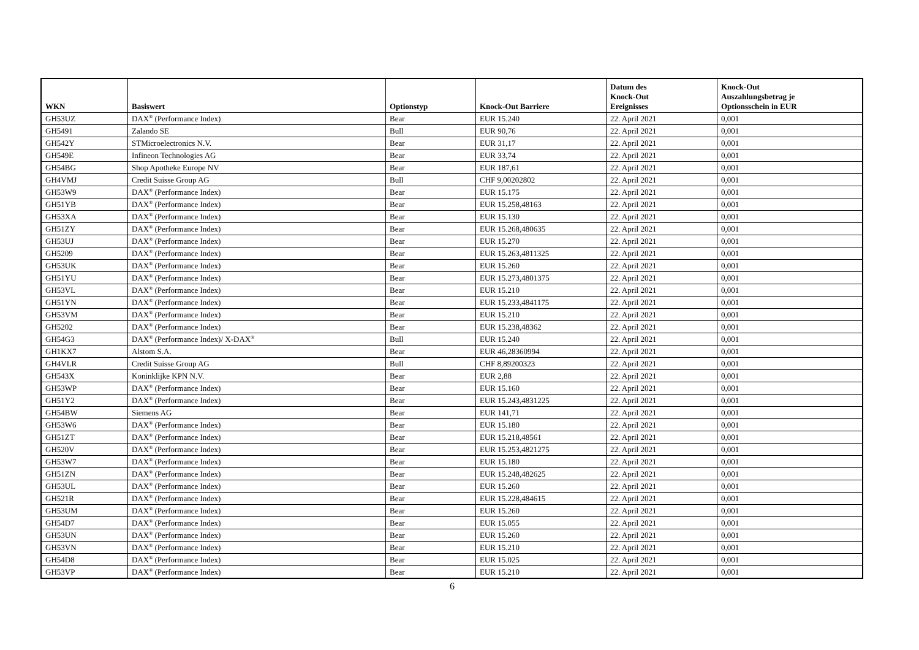| WKN | Basiswert | Optionstyp | Knock-Out Barriere | Datum des Knock-Out Ereignisses | Knock-Out Auszahlungsbetrag je Optionsschein in EUR |
| --- | --- | --- | --- | --- | --- |
| GH53UZ | DAX<sup>®</sup> (Performance Index) | Bear | EUR 15.240 | 22. April 2021 | 0,001 |
| GH5491 | Zalando SE | Bull | EUR 90,76 | 22. April 2021 | 0,001 |
| GH542Y | STMicroelectronics N.V. | Bear | EUR 31,17 | 22. April 2021 | 0,001 |
| GH549E | Infineon Technologies AG | Bear | EUR 33,74 | 22. April 2021 | 0,001 |
| GH54BG | Shop Apotheke Europe NV | Bear | EUR 187,61 | 22. April 2021 | 0,001 |
| GH4VMJ | Credit Suisse Group AG | Bull | CHF 9,00202802 | 22. April 2021 | 0,001 |
| GH53W9 | DAX<sup>®</sup> (Performance Index) | Bear | EUR 15.175 | 22. April 2021 | 0,001 |
| GH51YB | DAX<sup>®</sup> (Performance Index) | Bear | EUR 15.258,48163 | 22. April 2021 | 0,001 |
| GH53XA | DAX<sup>®</sup> (Performance Index) | Bear | EUR 15.130 | 22. April 2021 | 0,001 |
| GH51ZY | DAX<sup>®</sup> (Performance Index) | Bear | EUR 15.268,480635 | 22. April 2021 | 0,001 |
| GH53UJ | DAX<sup>®</sup> (Performance Index) | Bear | EUR 15.270 | 22. April 2021 | 0,001 |
| GH5209 | DAX<sup>®</sup> (Performance Index) | Bear | EUR 15.263,4811325 | 22. April 2021 | 0,001 |
| GH53UK | DAX<sup>®</sup> (Performance Index) | Bear | EUR 15.260 | 22. April 2021 | 0,001 |
| GH51YU | DAX<sup>®</sup> (Performance Index) | Bear | EUR 15.273,4801375 | 22. April 2021 | 0,001 |
| GH53VL | DAX<sup>®</sup> (Performance Index) | Bear | EUR 15.210 | 22. April 2021 | 0,001 |
| GH51YN | DAX<sup>®</sup> (Performance Index) | Bear | EUR 15.233,4841175 | 22. April 2021 | 0,001 |
| GH53VM | DAX<sup>®</sup> (Performance Index) | Bear | EUR 15.210 | 22. April 2021 | 0,001 |
| GH5202 | DAX<sup>®</sup> (Performance Index) | Bear | EUR 15.238,48362 | 22. April 2021 | 0,001 |
| GH54G3 | DAX<sup>®</sup> (Performance Index)/ X-DAX<sup>®</sup> | Bull | EUR 15.240 | 22. April 2021 | 0,001 |
| GH1KX7 | Alstom S.A. | Bear | EUR 46,28360994 | 22. April 2021 | 0,001 |
| GH4VLR | Credit Suisse Group AG | Bull | CHF 8,89200323 | 22. April 2021 | 0,001 |
| GH543X | Koninklijke KPN N.V. | Bear | EUR 2,88 | 22. April 2021 | 0,001 |
| GH53WP | DAX<sup>®</sup> (Performance Index) | Bear | EUR 15.160 | 22. April 2021 | 0,001 |
| GH51Y2 | DAX<sup>®</sup> (Performance Index) | Bear | EUR 15.243,4831225 | 22. April 2021 | 0,001 |
| GH54BW | Siemens AG | Bear | EUR 141,71 | 22. April 2021 | 0,001 |
| GH53W6 | DAX<sup>®</sup> (Performance Index) | Bear | EUR 15.180 | 22. April 2021 | 0,001 |
| GH51ZT | DAX<sup>®</sup> (Performance Index) | Bear | EUR 15.218,48561 | 22. April 2021 | 0,001 |
| GH520V | DAX<sup>®</sup> (Performance Index) | Bear | EUR 15.253,4821275 | 22. April 2021 | 0,001 |
| GH53W7 | DAX<sup>®</sup> (Performance Index) | Bear | EUR 15.180 | 22. April 2021 | 0,001 |
| GH51ZN | DAX<sup>®</sup> (Performance Index) | Bear | EUR 15.248,482625 | 22. April 2021 | 0,001 |
| GH53UL | DAX<sup>®</sup> (Performance Index) | Bear | EUR 15.260 | 22. April 2021 | 0,001 |
| GH521R | DAX<sup>®</sup> (Performance Index) | Bear | EUR 15.228,484615 | 22. April 2021 | 0,001 |
| GH53UM | DAX<sup>®</sup> (Performance Index) | Bear | EUR 15.260 | 22. April 2021 | 0,001 |
| GH54D7 | DAX<sup>®</sup> (Performance Index) | Bear | EUR 15.055 | 22. April 2021 | 0,001 |
| GH53UN | DAX<sup>®</sup> (Performance Index) | Bear | EUR 15.260 | 22. April 2021 | 0,001 |
| GH53VN | DAX<sup>®</sup> (Performance Index) | Bear | EUR 15.210 | 22. April 2021 | 0,001 |
| GH54D8 | DAX<sup>®</sup> (Performance Index) | Bear | EUR 15.025 | 22. April 2021 | 0,001 |
| GH53VP | DAX<sup>®</sup> (Performance Index) | Bear | EUR 15.210 | 22. April 2021 | 0,001 |
6